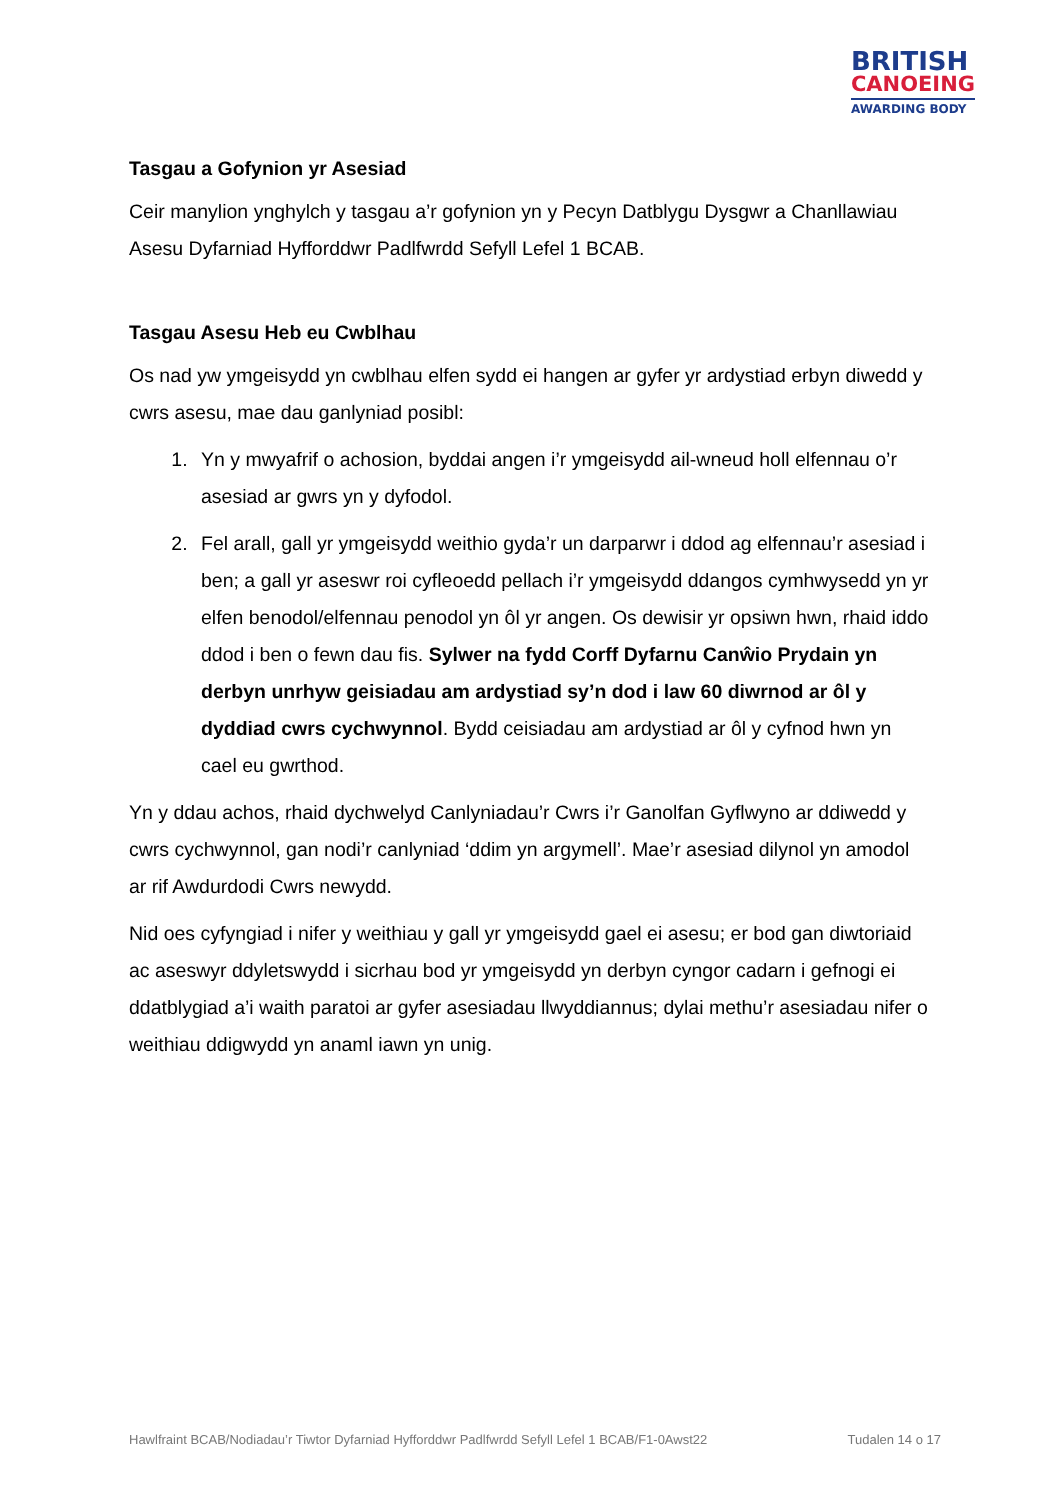BRITISH
CANOEING
AWARDING BODY
Tasgau a Gofynion yr Asesiad
Ceir manylion ynghylch y tasgau a’r gofynion yn y Pecyn Datblygu Dysgwr a Chanllawiau Asesu Dyfarniad Hyfforddwr Padlfwrdd Sefyll Lefel 1 BCAB.
Tasgau Asesu Heb eu Cwblhau
Os nad yw ymgeisydd yn cwblhau elfen sydd ei hangen ar gyfer yr ardystiad erbyn diwedd y cwrs asesu, mae dau ganlyniad posibl:
1. Yn y mwyafrif o achosion, byddai angen i’r ymgeisydd ail-wneud holl elfennau o’r asesiad ar gwrs yn y dyfodol.
2. Fel arall, gall yr ymgeisydd weithio gyda’r un darparwr i ddod ag elfennau’r asesiad i ben; a gall yr aseswr roi cyfleoedd pellach i’r ymgeisydd ddangos cymhwysedd yn yr elfen benodol/elfennau penodol yn ôl yr angen. Os dewisir yr opsiwn hwn, rhaid iddo ddod i ben o fewn dau fis. Sylwer na fydd Corff Dyfarnu Canŵio Prydain yn derbyn unrhyw geisiadau am ardystiad sy’n dod i law 60 diwrnod ar ôl y dyddiad cwrs cychwynnol. Bydd ceisiadau am ardystiad ar ôl y cyfnod hwn yn cael eu gwrthod.
Yn y ddau achos, rhaid dychwelyd Canlyniadau’r Cwrs i’r Ganolfan Gyflwyno ar ddiwedd y cwrs cychwynnol, gan nodi’r canlyniad ‘ddim yn argymell’. Mae’r asesiad dilynol yn amodol ar rif Awdurdodi Cwrs newydd.
Nid oes cyfyngiad i nifer y weithiau y gall yr ymgeisydd gael ei asesu; er bod gan diwtoriaid ac aseswyr ddyletswydd i sicrhau bod yr ymgeisydd yn derbyn cyngor cadarn i gefnogi ei ddatblygiad a’i waith paratoi ar gyfer asesiadau llwyddiannus; dylai methu’r asesiadau nifer o weithiau ddigwydd yn anaml iawn yn unig.
Hawlfraint BCAB/Nodiadau’r Tiwtor Dyfarniad Hyfforddwr Padlfwrdd Sefyll Lefel 1 BCAB/F1-0Awst22 Tudalen 14 o 17